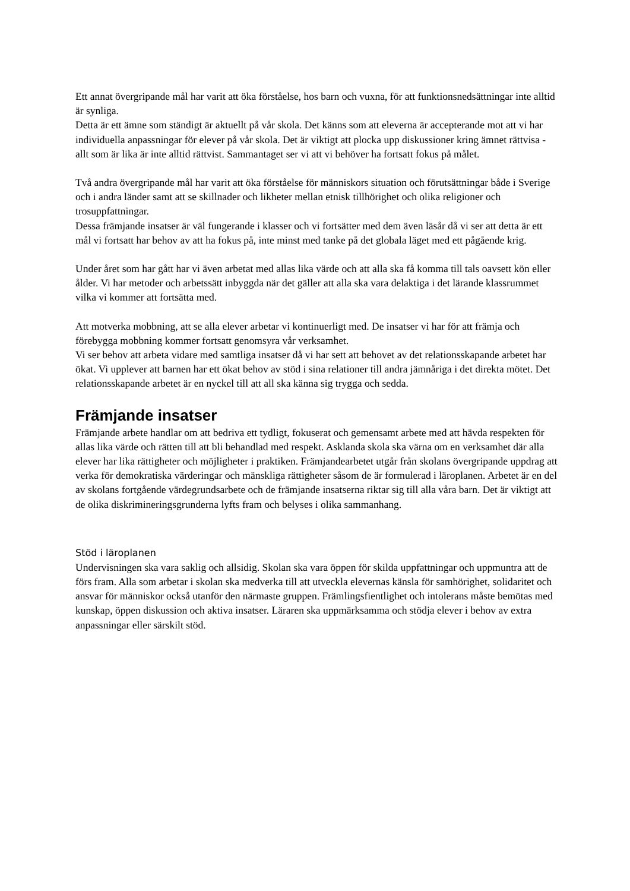Ett annat övergripande mål har varit att öka förståelse, hos barn och vuxna, för att funktionsnedsättningar inte alltid är synliga.
Detta är ett ämne som ständigt är aktuellt på vår skola. Det känns som att eleverna är accepterande mot att vi har individuella anpassningar för elever på vår skola. Det är viktigt att plocka upp diskussioner kring ämnet rättvisa - allt som är lika är inte alltid rättvist. Sammantaget ser vi att vi behöver ha fortsatt fokus på målet.
Två andra övergripande mål har varit att öka förståelse för människors situation och förutsättningar både i Sverige och i andra länder samt att se skillnader och likheter mellan etnisk tillhörighet och olika religioner och trosuppfattningar.
Dessa främjande insatser är väl fungerande i klasser och vi fortsätter med dem även läsår då vi ser att detta är ett mål vi fortsatt har behov av att ha fokus på, inte minst med tanke på det globala läget med ett pågående krig.
Under året som har gått har vi även arbetat med allas lika värde och att alla ska få komma till tals oavsett kön eller ålder. Vi har metoder och arbetssätt inbyggda när det gäller att alla ska vara delaktiga i det lärande klassrummet vilka vi kommer att fortsätta med.
Att motverka mobbning, att se alla elever arbetar vi kontinuerligt med. De insatser vi har för att främja och förebygga mobbning kommer fortsatt genomsyra vår verksamhet.
Vi ser behov att arbeta vidare med samtliga insatser då vi har sett att behovet av det relationsskapande arbetet har ökat. Vi upplever att barnen har ett ökat behov av stöd i sina relationer till andra jämnåriga i det direkta mötet. Det relationsskapande arbetet är en nyckel till att all ska känna sig trygga och sedda.
Främjande insatser
Främjande arbete handlar om att bedriva ett tydligt, fokuserat och gemensamt arbete med att hävda respekten för allas lika värde och rätten till att bli behandlad med respekt. Asklanda skola ska värna om en verksamhet där alla elever har lika rättigheter och möjligheter i praktiken. Främjandearbetet utgår från skolans övergripande uppdrag att verka för demokratiska värderingar och mänskliga rättigheter såsom de är formulerad i läroplanen. Arbetet är en del av skolans fortgående värdegrundsarbete och de främjande insatserna riktar sig till alla våra barn. Det är viktigt att de olika diskrimineringsgrunderna lyfts fram och belyses i olika sammanhang.
Stöd i läroplanen
Undervisningen ska vara saklig och allsidig. Skolan ska vara öppen för skilda uppfattningar och uppmuntra att de förs fram. Alla som arbetar i skolan ska medverka till att utveckla elevernas känsla för samhörighet, solidaritet och ansvar för människor också utanför den närmaste gruppen. Främlingsfientlighet och intolerans måste bemötas med kunskap, öppen diskussion och aktiva insatser. Läraren ska uppmärksamma och stödja elever i behov av extra anpassningar eller särskilt stöd.